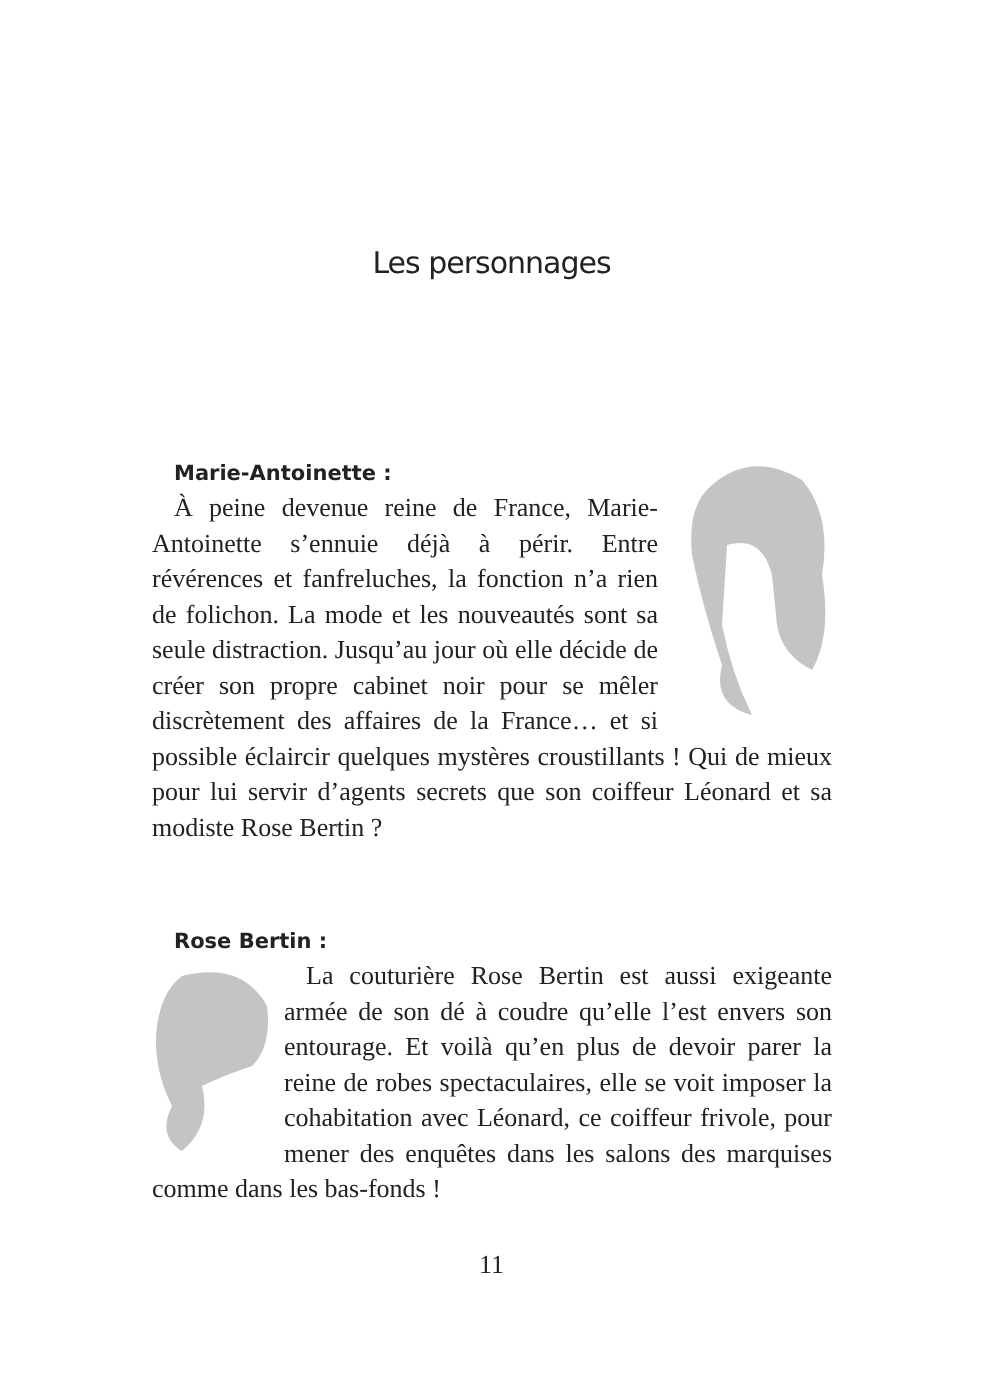Les personnages
Marie-Antoinette :
À peine devenue reine de France, Marie-Antoinette s’ennuie déjà à périr. Entre révérences et fanfreluches, la fonction n’a rien de folichon. La mode et les nouveautés sont sa seule distraction. Jusqu’au jour où elle décide de créer son propre cabinet noir pour se mêler discrètement des affaires de la France… et si possible éclaircir quelques mystères croustillants ! Qui de mieux pour lui servir d’agents secrets que son coiffeur Léonard et sa modiste Rose Bertin ?
Rose Bertin :
La couturière Rose Bertin est aussi exigeante armée de son dé à coudre qu’elle l’est envers son entourage. Et voilà qu’en plus de devoir parer la reine de robes spectaculaires, elle se voit imposer la cohabitation avec Léonard, ce coiffeur frivole, pour mener des enquêtes dans les salons des marquises comme dans les bas-fonds !
11